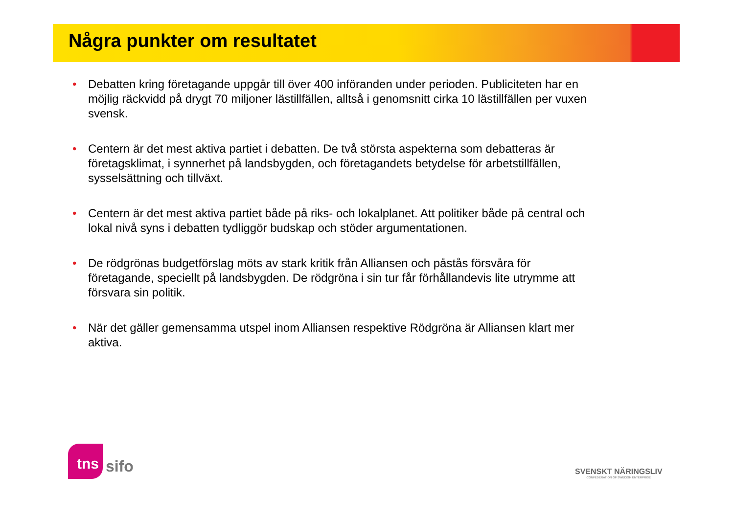Några punkter om resultatet
• Debatten kring företagande uppgår till över 400 införanden under perioden. Publiciteten har en möjlig räckvidd på drygt 70 miljoner lästillfällen, alltså i genomsnitt cirka 10 lästillfällen per vuxen svensk.
• Centern är det mest aktiva partiet i debatten. De två största aspekterna som debatteras är företagsklimat, i synnerhet på landsbygden, och företagandets betydelse för arbetstillfällen, sysselsättning och tillväxt.
• Centern är det mest aktiva partiet både på riks- och lokalplanet. Att politiker både på central och lokal nivå syns i debatten tydliggör budskap och stöder argumentationen.
• De rödgrönas budgetförslag möts av stark kritik från Alliansen och påstås försvåra för företagande, speciellt på landsbygden. De rödgröna i sin tur får förhållandevis lite utrymme att försvara sin politik.
• När det gäller gemensamma utspel inom Alliansen respektive Rödgröna är Alliansen klart mer aktiva.
tns sifo
SVENSKT NÄRINGSLIV
CONFEDERATION OF SWEDISH ENTERPRISE